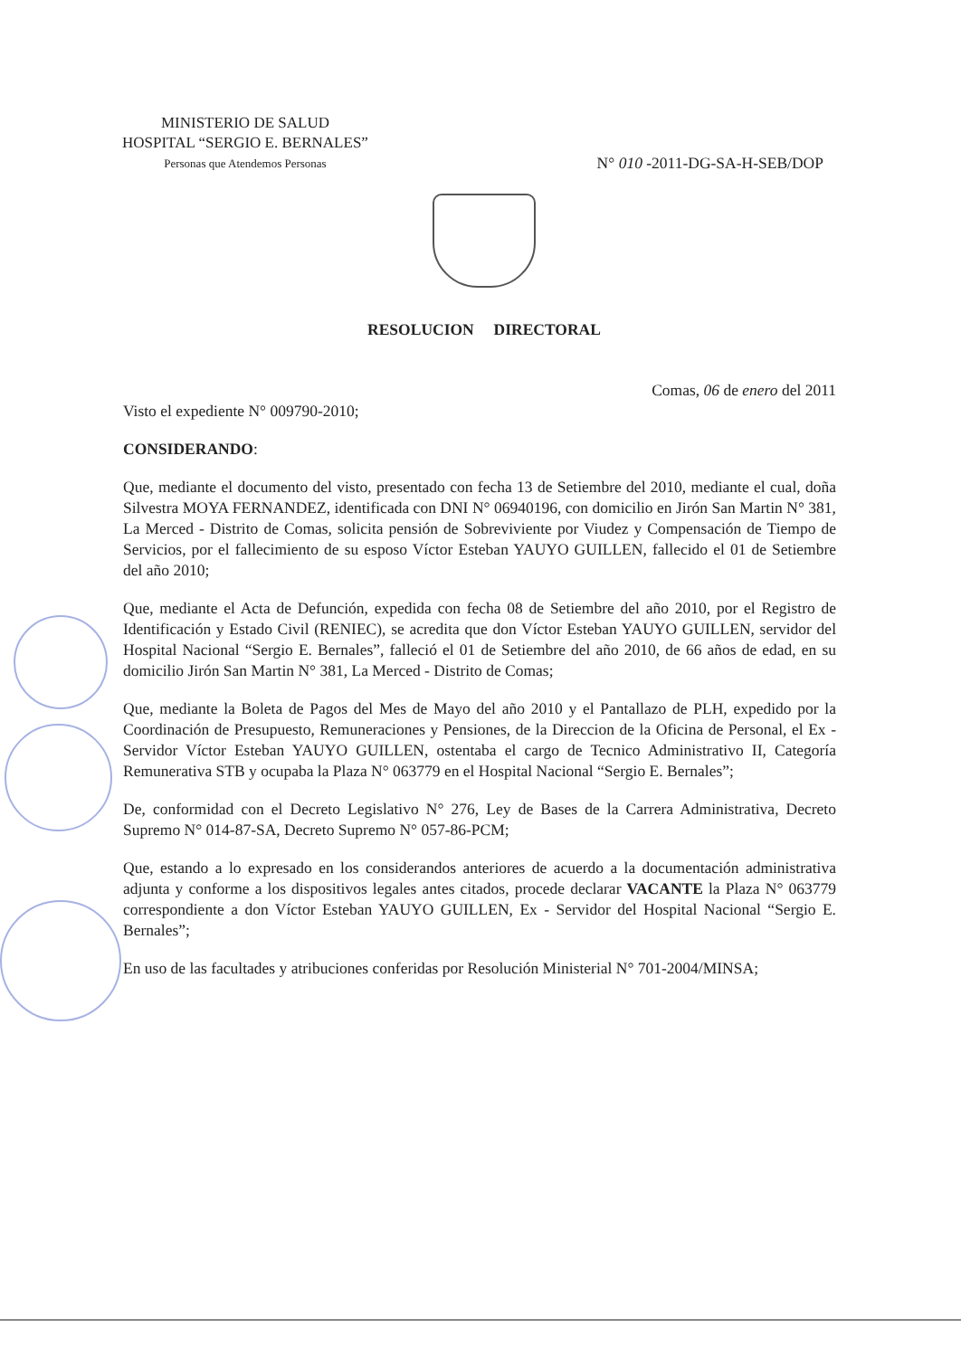MINISTERIO DE SALUD
HOSPITAL “SERGIO E. BERNALES”
Personas que Atendemos Personas
N° 010 -2011-DG-SA-H-SEB/DOP
RESOLUCION DIRECTORAL
Comas, 06 de enero del 2011
Visto el expediente N° 009790-2010;
CONSIDERANDO:
Que, mediante el documento del visto, presentado con fecha 13 de Setiembre del 2010, mediante el cual, doña Silvestra MOYA FERNANDEZ, identificada con DNI N° 06940196, con domicilio en Jirón San Martin N° 381, La Merced - Distrito de Comas, solicita pensión de Sobreviviente por Viudez y Compensación de Tiempo de Servicios, por el fallecimiento de su esposo Víctor Esteban YAUYO GUILLEN, fallecido el 01 de Setiembre del año 2010;
Que, mediante el Acta de Defunción, expedida con fecha 08 de Setiembre del año 2010, por el Registro de Identificación y Estado Civil (RENIEC), se acredita que don Víctor Esteban YAUYO GUILLEN, servidor del Hospital Nacional “Sergio E. Bernales”, falleció el 01 de Setiembre del año 2010, de 66 años de edad, en su domicilio Jirón San Martin N° 381, La Merced - Distrito de Comas;
Que, mediante la Boleta de Pagos del Mes de Mayo del año 2010 y el Pantallazo de PLH, expedido por la Coordinación de Presupuesto, Remuneraciones y Pensiones, de la Direccion de la Oficina de Personal, el Ex - Servidor Víctor Esteban YAUYO GUILLEN, ostentaba el cargo de Tecnico Administrativo II, Categoría Remunerativa STB y ocupaba la Plaza N° 063779 en el Hospital Nacional “Sergio E. Bernales”;
De, conformidad con el Decreto Legislativo N° 276, Ley de Bases de la Carrera Administrativa, Decreto Supremo N° 014-87-SA, Decreto Supremo N° 057-86-PCM;
Que, estando a lo expresado en los considerandos anteriores de acuerdo a la documentación administrativa adjunta y conforme a los dispositivos legales antes citados, procede declarar VACANTE la Plaza N° 063779 correspondiente a don Víctor Esteban YAUYO GUILLEN, Ex - Servidor del Hospital Nacional “Sergio E. Bernales”;
En uso de las facultades y atribuciones conferidas por Resolución Ministerial N° 701-2004/MINSA;